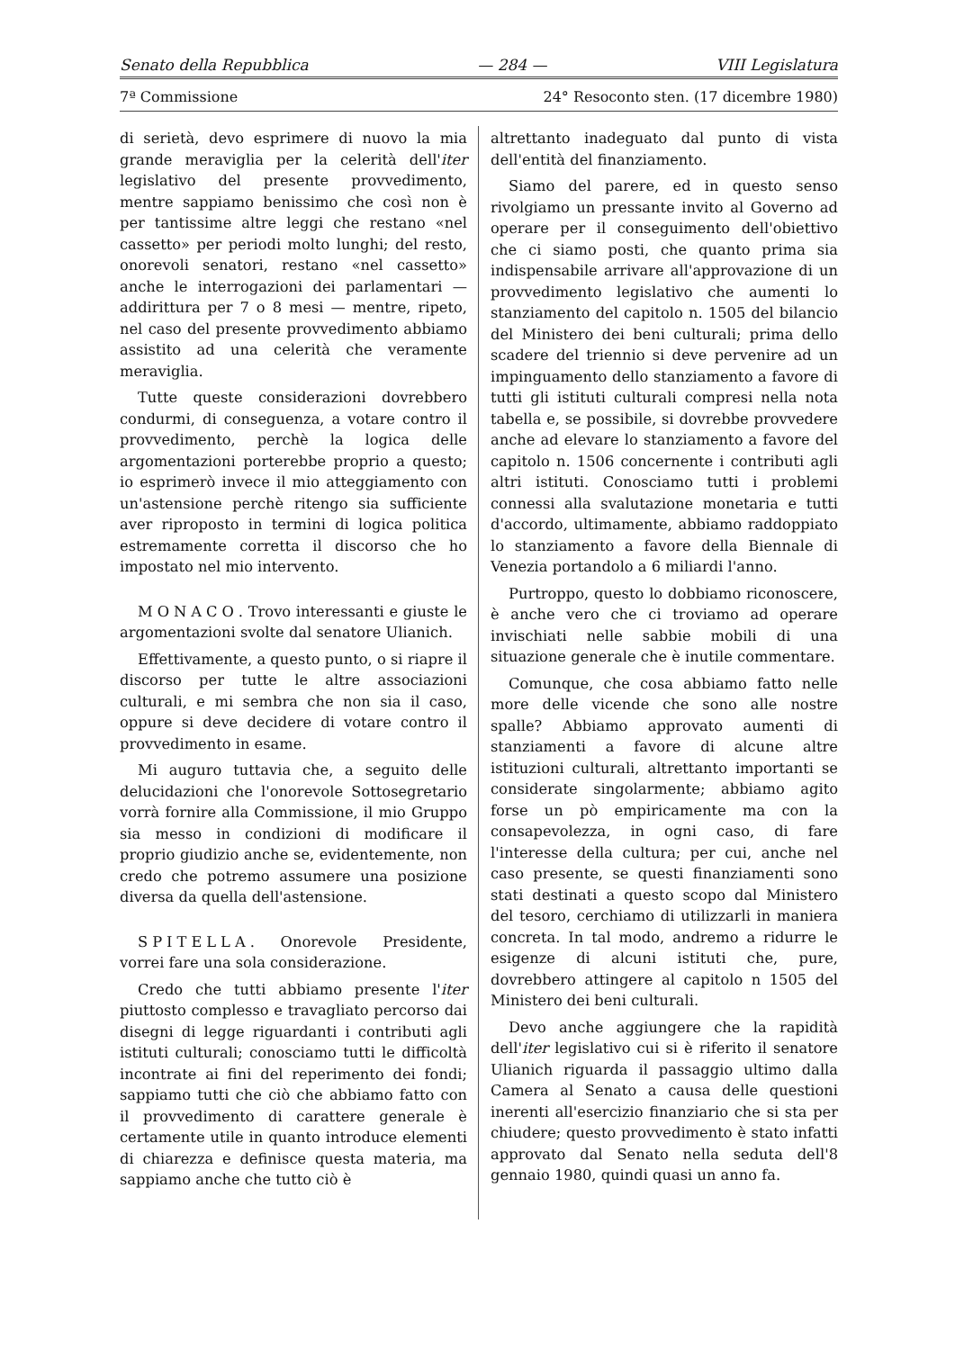Senato della Repubblica — 284 — VIII Legislatura
7ª Commissione 24° Resoconto sten. (17 dicembre 1980)
di serietà, devo esprimere di nuovo la mia grande meraviglia per la celerità dell'iter legislativo del presente provvedimento, mentre sappiamo benissimo che così non è per tantissime altre leggi che restano «nel cassetto» per periodi molto lunghi; del resto, onorevoli senatori, restano «nel cassetto» anche le interrogazioni dei parlamentari — addirittura per 7 o 8 mesi — mentre, ripeto, nel caso del presente provvedimento abbiamo assistito ad una celerità che veramente meraviglia.
Tutte queste considerazioni dovrebbero condurmi, di conseguenza, a votare contro il provvedimento, perchè la logica delle argomentazioni porterebbe proprio a questo; io esprimerò invece il mio atteggiamento con un'astensione perchè ritengo sia sufficiente aver riproposto in termini di logica politica estremamente corretta il discorso che ho impostato nel mio intervento.
MONACO. Trovo interessanti e giuste le argomentazioni svolte dal senatore Ulianich.
Effettivamente, a questo punto, o si riapre il discorso per tutte le altre associazioni culturali, e mi sembra che non sia il caso, oppure si deve decidere di votare contro il provvedimento in esame.
Mi auguro tuttavia che, a seguito delle delucidazioni che l'onorevole Sottosegretario vorrà fornire alla Commissione, il mio Gruppo sia messo in condizioni di modificare il proprio giudizio anche se, evidentemente, non credo che potremo assumere una posizione diversa da quella dell'astensione.
SPITELLA. Onorevole Presidente, vorrei fare una sola considerazione.
Credo che tutti abbiamo presente l'iter piuttosto complesso e travagliato percorso dai disegni di legge riguardanti i contributi agli istituti culturali; conosciamo tutti le difficoltà incontrate ai fini del reperimento dei fondi; sappiamo tutti che ciò che abbiamo fatto con il provvedimento di carattere generale è certamente utile in quanto introduce elementi di chiarezza e definisce questa materia, ma sappiamo anche che tutto ciò è
altrettanto inadeguato dal punto di vista dell'entità del finanziamento.
Siamo del parere, ed in questo senso rivolgiamo un pressante invito al Governo ad operare per il conseguimento dell'obiettivo che ci siamo posti, che quanto prima sia indispensabile arrivare all'approvazione di un provvedimento legislativo che aumenti lo stanziamento del capitolo n. 1505 del bilancio del Ministero dei beni culturali; prima dello scadere del triennio si deve pervenire ad un impinguamento dello stanziamento a favore di tutti gli istituti culturali compresi nella nota tabella e, se possibile, si dovrebbe provvedere anche ad elevare lo stanziamento a favore del capitolo n. 1506 concernente i contributi agli altri istituti. Conosciamo tutti i problemi connessi alla svalutazione monetaria e tutti d'accordo, ultimamente, abbiamo raddoppiato lo stanziamento a favore della Biennale di Venezia portandolo a 6 miliardi l'anno.
Purtroppo, questo lo dobbiamo riconoscere, è anche vero che ci troviamo ad operare invischiati nelle sabbie mobili di una situazione generale che è inutile commentare.
Comunque, che cosa abbiamo fatto nelle more delle vicende che sono alle nostre spalle? Abbiamo approvato aumenti di stanziamenti a favore di alcune altre istituzioni culturali, altrettanto importanti se considerate singolarmente; abbiamo agito forse un pò empiricamente ma con la consapevolezza, in ogni caso, di fare l'interesse della cultura; per cui, anche nel caso presente, se questi finanziamenti sono stati destinati a questo scopo dal Ministero del tesoro, cerchiamo di utilizzarli in maniera concreta. In tal modo, andremo a ridurre le esigenze di alcuni istituti che, pure, dovrebbero attingere al capitolo n 1505 del Ministero dei beni culturali.
Devo anche aggiungere che la rapidità dell'iter legislativo cui si è riferito il senatore Ulianich riguarda il passaggio ultimo dalla Camera al Senato a causa delle questioni inerenti all'esercizio finanziario che si sta per chiudere; questo provvedimento è stato infatti approvato dal Senato nella seduta dell'8 gennaio 1980, quindi quasi un anno fa.